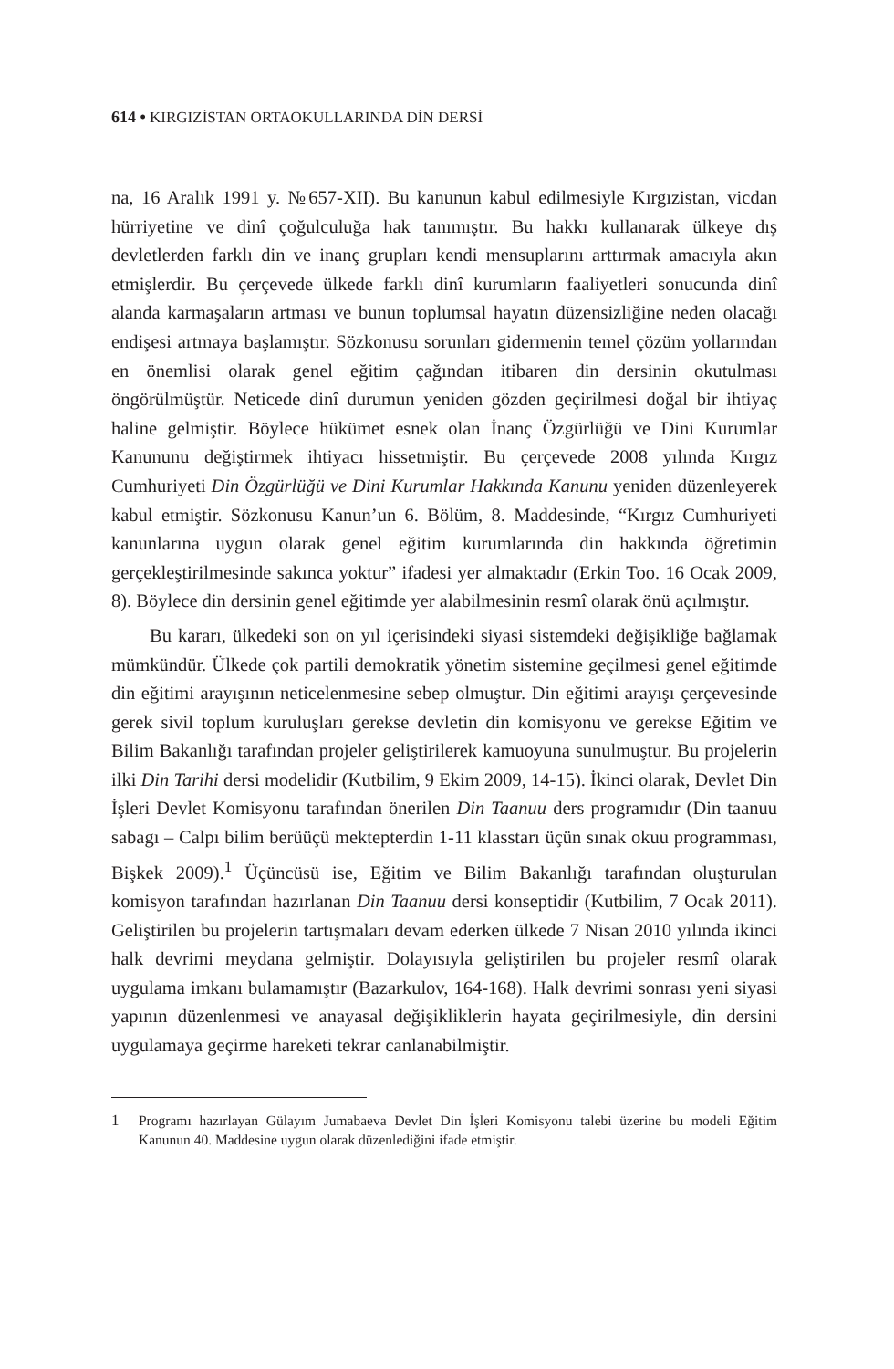614 • KIRGIZİSTAN ORTAOKULLARINDA DİN DERSİ
na, 16 Aralık 1991 y. №657-XII). Bu kanunun kabul edilmesiyle Kırgızistan, vicdan hürriyetine ve dinî çoğulculuğa hak tanımıştır. Bu hakkı kullanarak ülkeye dış devletlerden farklı din ve inanç grupları kendi mensuplarını arttırmak amacıyla akın etmişlerdir. Bu çerçevede ülkede farklı dinî kurumların faaliyetleri sonucunda dinî alanda karmaşaların artması ve bunun toplumsal hayatın düzensizliğine neden olacağı endişesi artmaya başlamıştır. Sözkonusu sorunları gidermenin temel çözüm yollarından en önemlisi olarak genel eğitim çağından itibaren din dersinin okutulması öngörülmüştür. Neticede dinî durumun yeniden gözden geçirilmesi doğal bir ihtiyaç haline gelmiştir. Böylece hükümet esnek olan İnanç Özgürlüğü ve Dini Kurumlar Kanununu değiştirmek ihtiyacı hissetmiştir. Bu çerçevede 2008 yılında Kırgız Cumhuriyeti Din Özgürlüğü ve Dini Kurumlar Hakkında Kanunu yeniden düzenleyerek kabul etmiştir. Sözkonusu Kanun’un 6. Bölüm, 8. Maddesinde, “Kırgız Cumhuriyeti kanunlarına uygun olarak genel eğitim kurumlarında din hakkında öğretimin gerçekleştirilmesinde sakınca yoktur” ifadesi yer almaktadır (Erkin Too. 16 Ocak 2009, 8). Böylece din dersinin genel eğitimde yer alabilmesinin resmî olarak önü açılmıştır.
Bu kararı, ülkedeki son on yıl içerisindeki siyasi sistemdeki değişikliğe bağlamak mümkündür. Ülkede çok partili demokratik yönetim sistemine geçilmesi genel eğitimde din eğitimi arayışının neticelenmesine sebep olmuştur. Din eğitimi arayışı çerçevesinde gerek sivil toplum kuruluşları gerekse devletin din komisyonu ve gerekse Eğitim ve Bilim Bakanlığı tarafından projeler geliştirilerek kamuoyuna sunulmuştur. Bu projelerin ilki Din Tarihi dersi modelidir (Kutbilim, 9 Ekim 2009, 14-15). İkinci olarak, Devlet Din İşleri Devlet Komisyonu tarafından önerilen Din Taanuu ders programıdır (Din taanuu sabagı – Calpı bilim berüüçü mektepterdin 1-11 klasstarı üçün sınak okuu programması, Bişkek 2009).<sup>1</sup> Üçüncüsü ise, Eğitim ve Bilim Bakanlığı tarafından oluşturulan komisyon tarafından hazırlanan Din Taanuu dersi konseptidir (Kutbilim, 7 Ocak 2011). Geliştirilen bu projelerin tartışmaları devam ederken ülkede 7 Nisan 2010 yılında ikinci halk devrimi meydana gelmiştir. Dolayısıyla geliştirilen bu projeler resmî olarak uygulama imkanı bulamamıştır (Bazarkulov, 164-168). Halk devrimi sonrası yeni siyasi yapının düzenlenmesi ve anayasal değişikliklerin hayata geçirilmesiyle, din dersini uygulamaya geçirme hareketi tekrar canlanabilmiştir.
1 Programı hazırlayan Gülayım Jumabaeva Devlet Din İşleri Komisyonu talebi üzerine bu modeli Eğitim Kanunun 40. Maddesine uygun olarak düzenlediğini ifade etmiştir.